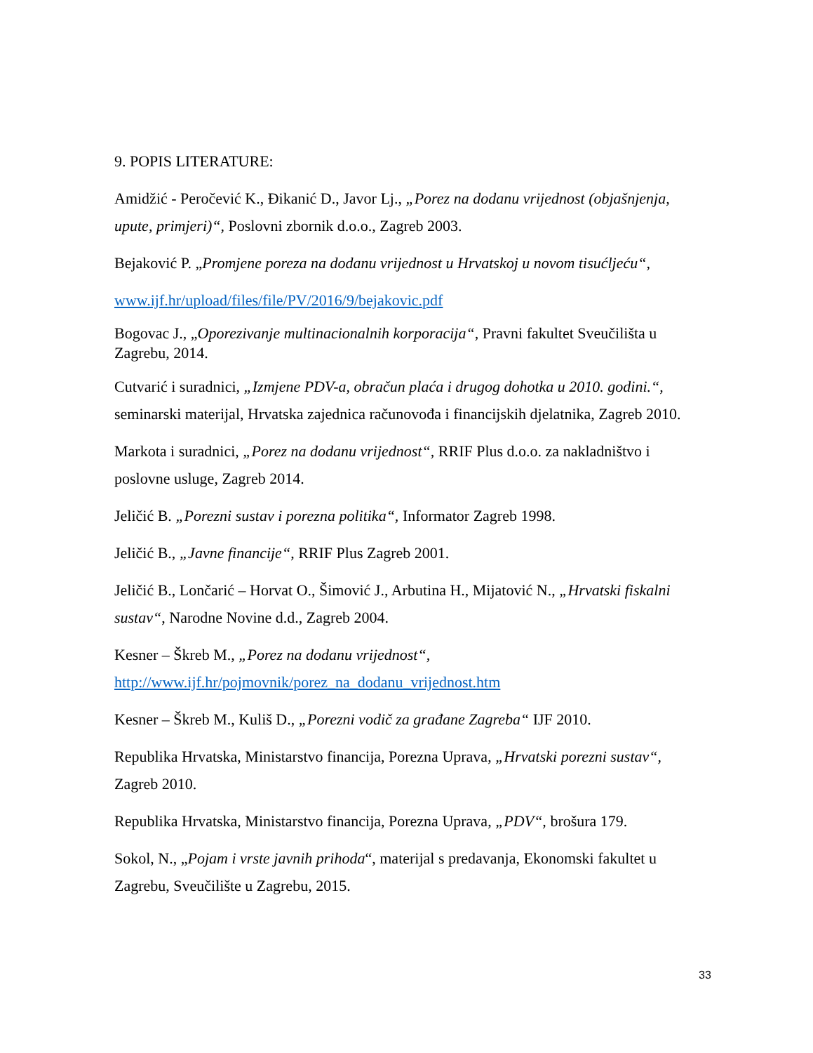9. POPIS LITERATURE:
Amidžić - Peročević K., Đikanić D., Javor Lj., „Porez na dodanu vrijednost (objašnjenja, upute, primjeri)“, Poslovni zbornik d.o.o., Zagreb 2003.
Bejaković P. „Promjene poreza na dodanu vrijednost u Hrvatskoj u novom tisućljeću“,
www.ijf.hr/upload/files/file/PV/2016/9/bejakovic.pdf
Bogovac J., „Oporezivanje multinacionalnih korporacija“, Pravni fakultet Sveučilišta u Zagrebu, 2014.
Cutvarić i suradnici, „Izmjene PDV-a, obračun plaća i drugog dohotka u 2010. godini.“, seminarski materijal, Hrvatska zajednica računovođa i financijskih djelatnika, Zagreb 2010.
Markota i suradnici, „Porez na dodanu vrijednost“, RRIF Plus d.o.o. za nakladništvo i poslovne usluge, Zagreb 2014.
Jeličić B. „Porezni sustav i porezna politika“, Informator Zagreb 1998.
Jeličić B., „Javne financije“, RRIF Plus Zagreb 2001.
Jeličić B., Lončarić – Horvat O., Šimović J., Arbutina H., Mijatović N., „Hrvatski fiskalni sustav“, Narodne Novine d.d., Zagreb 2004.
Kesner – Škreb M., „Porez na dodanu vrijednost“,
http://www.ijf.hr/pojmovnik/porez_na_dodanu_vrijednost.htm
Kesner – Škreb M., Kuliš D., „Porezni vodič za građane Zagreba“ IJF 2010.
Republika Hrvatska, Ministarstvo financija, Porezna Uprava, „Hrvatski porezni sustav“, Zagreb 2010.
Republika Hrvatska, Ministarstvo financija, Porezna Uprava, „PDV“, brošura 179.
Sokol, N., „Pojam i vrste javnih prihoda“, materijal s predavanja, Ekonomski fakultet u Zagrebu, Sveučilište u Zagrebu, 2015.
33